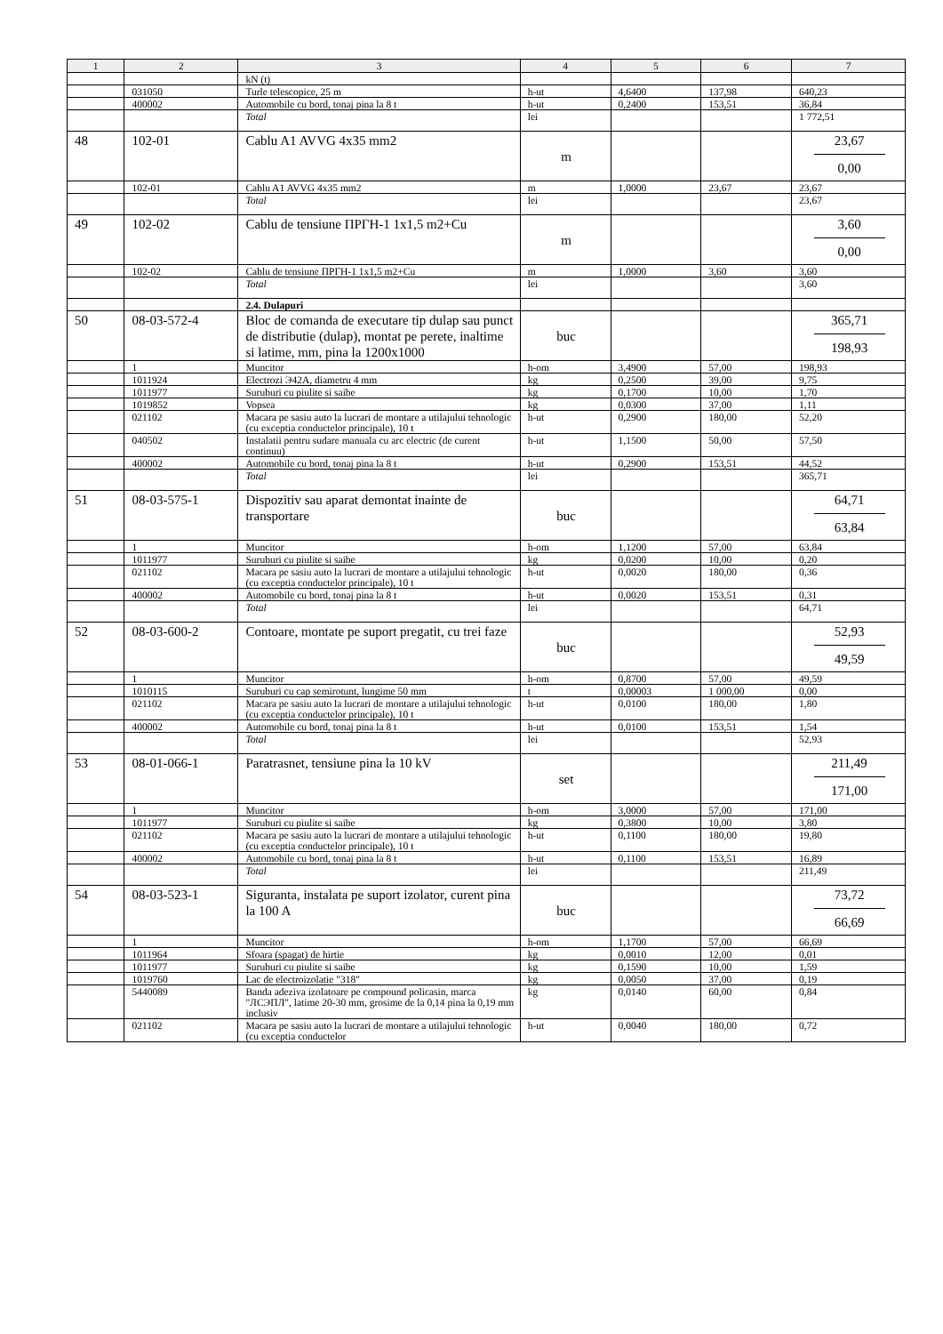| 1 | 2 | 3 | 4 | 5 | 6 | 7 |
| --- | --- | --- | --- | --- | --- | --- |
| | | kN (t) | | | | |
| | 031050 | Turle telescopice, 25 m | h-ut | 4,6400 | 137,98 | 640,23 |
| | 400002 | Automobile cu bord, tonaj pina la 8 t | h-ut | 0,2400 | 153,51 | 36,84 |
| | | Total | lei | | | 1 772,51 |
| 48 | 102-01 | Cablu A1 AVVG 4x35 mm2 | m | | | 23,67 0,00 |
| | 102-01 | Cablu A1 AVVG 4x35 mm2 | m | 1,0000 | 23,67 | 23,67 |
| | | Total | lei | | | 23,67 |
| 49 | 102-02 | Cablu de tensiune ПРГН-1 1x1,5 m2+Cu | m | | | 3,60 0,00 |
| | 102-02 | Cablu de tensiune ПРГН-1 1x1,5 m2+Cu | m | 1,0000 | 3,60 | 3,60 |
| | | Total | lei | | | 3,60 |
| | | 2.4. Dulapuri | | | | |
| 50 | 08-03-572-4 | Bloc de comanda de executare tip dulap sau punct de distributie (dulap), montat pe perete, inaltime si latime, mm, pina la 1200x1000 | buc | | | 365,71 198,93 |
| | 1 | Muncitor | h-om | 3,4900 | 57,00 | 198,93 |
| | 1011924 | Electrozi Э42А, diametru 4 mm | kg | 0,2500 | 39,00 | 9,75 |
| | 1011977 | Suruburi cu piulite si saibe | kg | 0,1700 | 10,00 | 1,70 |
| | 1019852 | Vopsea | kg | 0,0300 | 37,00 | 1,11 |
| | 021102 | Macara pe sasiu auto la lucrari de montare a utilajului tehnologic (cu exceptia conductelor principale), 10 t | h-ut | 0,2900 | 180,00 | 52,20 |
| | 040502 | Instalatii pentru sudare manuala cu arc electric (de curent continuu) | h-ut | 1,1500 | 50,00 | 57,50 |
| | 400002 | Automobile cu bord, tonaj pina la 8 t | h-ut | 0,2900 | 153,51 | 44,52 |
| | | Total | lei | | | 365,71 |
| 51 | 08-03-575-1 | Dispozitiv sau aparat demontat inainte de transportare | buc | | | 64,71 63,84 |
| | 1 | Muncitor | h-om | 1,1200 | 57,00 | 63,84 |
| | 1011977 | Suruburi cu piulite si saibe | kg | 0,0200 | 10,00 | 0,20 |
| | 021102 | Macara pe sasiu auto la lucrari de montare a utilajului tehnologic (cu exceptia conductelor principale), 10 t | h-ut | 0,0020 | 180,00 | 0,36 |
| | 400002 | Automobile cu bord, tonaj pina la 8 t | h-ut | 0,0020 | 153,51 | 0,31 |
| | | Total | lei | | | 64,71 |
| 52 | 08-03-600-2 | Contoare, montate pe suport pregatit, cu trei faze | buc | | | 52,93 49,59 |
| | 1 | Muncitor | h-om | 0,8700 | 57,00 | 49,59 |
| | 1010115 | Suruburi cu cap semirotunt, lungime 50 mm | t | 0,00003 | 1 000,00 | 0,00 |
| | 021102 | Macara pe sasiu auto la lucrari de montare a utilajului tehnologic (cu exceptia conductelor principale), 10 t | h-ut | 0,0100 | 180,00 | 1,80 |
| | 400002 | Automobile cu bord, tonaj pina la 8 t | h-ut | 0,0100 | 153,51 | 1,54 |
| | | Total | lei | | | 52,93 |
| 53 | 08-01-066-1 | Paratrasnet, tensiune pina la 10 kV | set | | | 211,49 171,00 |
| | 1 | Muncitor | h-om | 3,0000 | 57,00 | 171,00 |
| | 1011977 | Suruburi cu piulite si saibe | kg | 0,3800 | 10,00 | 3,80 |
| | 021102 | Macara pe sasiu auto la lucrari de montare a utilajului tehnologic (cu exceptia conductelor principale), 10 t | h-ut | 0,1100 | 180,00 | 19,80 |
| | 400002 | Automobile cu bord, tonaj pina la 8 t | h-ut | 0,1100 | 153,51 | 16,89 |
| | | Total | lei | | | 211,49 |
| 54 | 08-03-523-1 | Siguranta, instalata pe suport izolator, curent pina la 100 A | buc | | | 73,72 66,69 |
| | 1 | Muncitor | h-om | 1,1700 | 57,00 | 66,69 |
| | 1011964 | Sfoara (spagat) de hirtie | kg | 0,0010 | 12,00 | 0,01 |
| | 1011977 | Suruburi cu piulite si saibe | kg | 0,1590 | 10,00 | 1,59 |
| | 1019760 | Lac de electroizolatie "318" | kg | 0,0050 | 37,00 | 0,19 |
| | 5440089 | Banda adeziva izolatoare pe compound policasin, marca "ЛСЭПЛ", latime 20-30 mm, grosime de la 0,14 pina la 0,19 mm inclusiv | kg | 0,0140 | 60,00 | 0,84 |
| | 021102 | Macara pe sasiu auto la lucrari de montare a utilajului tehnologic (cu exceptia conductelor | h-ut | 0,0040 | 180,00 | 0,72 |